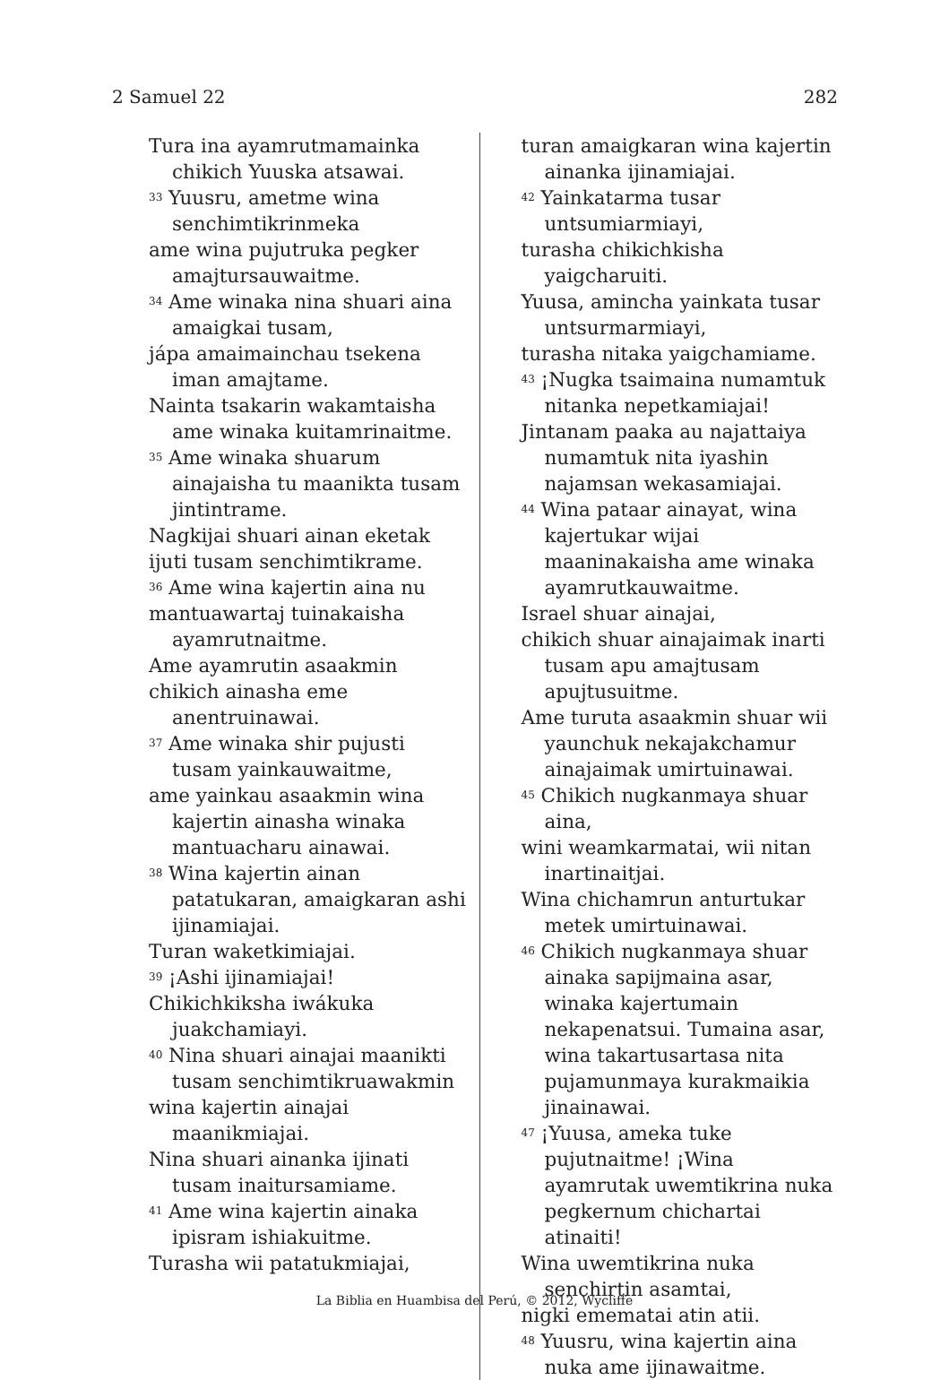2 Samuel 22 282
Tura ina ayamrutmamainka chikich Yuuska atsawai.
<sup>33</sup> Yuusru, ametme wina senchimtikrinmeka
ame wina pujutruka pegker amajtursauwaitme.
<sup>34</sup> Ame winaka nina shuari aina amaigkai tusam,
jápa amaimainchau tsekena iman amajtame.
Nainta tsakarin wakamtaisha ame winaka kuitamrinaitme.
<sup>35</sup> Ame winaka shuarum ainajaisha tu maanikta tusam jintintrame.
Nagkijai shuari ainan eketak
ijuti tusam senchimtikrame.
<sup>36</sup> Ame wina kajertin aina nu
mantuawartaj tuinakaisha ayamrutnaitme.
Ame ayamrutin asaakmin
chikich ainasha eme anentruinawai.
<sup>37</sup> Ame winaka shir pujusti tusam yainkauwaitme,
ame yainkau asaakmin wina kajertin ainasha winaka mantuacharu ainawai.
<sup>38</sup> Wina kajertin ainan patatukaran, amaigkaran ashi ijinamiajai.
Turan waketkimiajai.
<sup>39</sup> ¡Ashi ijinamiajai!
Chikichkiksha iwákuka juakchamiayi.
<sup>40</sup> Nina shuari ainajai maanikti tusam senchimtikruawakmin
wina kajertin ainajai maanikmiajai.
Nina shuari ainanka ijinati tusam inaitursamiame.
<sup>41</sup> Ame wina kajertin ainaka ipisram ishiakuitme.
Turasha wii patatukmiajai,
turan amaigkaran wina kajertin ainanka ijinamiajai.
<sup>42</sup> Yainkatarma tusar untsumiarmiayi,
turasha chikichkisha yaigcharuiti.
Yuusa, amincha yainkata tusar untsurmarmiayi,
turasha nitaka yaigchamiame.
<sup>43</sup> ¡Nugka tsaimaina numamtuk nitanka nepetkamiajai!
Jintanam paaka au najattaiya numamtuk nita iyashin najamsan wekasamiajai.
<sup>44</sup> Wina pataar ainayat, wina kajertukar wijai maaninakaisha ame winaka ayamrutkauwaitme.
Israel shuar ainajai,
chikich shuar ainajaimak inarti tusam apu amajtusam apujtusuitme.
Ame turuta asaakmin shuar wii yaunchuk nekajakchamur ainajaimak umirtuinawai.
<sup>45</sup> Chikich nugkanmaya shuar aina,
wini weamkarmatai, wii nitan inartinaitjai.
Wina chichamrun anturtukar metek umirtuinawai.
<sup>46</sup> Chikich nugkanmaya shuar ainaka sapijmaina asar, winaka kajertumain nekapenatsui. Tumaina asar, wina takartusartasa nita pujamunmaya kurakmaikia jinainawai.
<sup>47</sup> ¡Yuusa, ameka tuke pujutnaitme! ¡Wina ayamrutak uwemtikrina nuka pegkernum chichartai atinaiti!
Wina uwemtikrina nuka senchirtin asamtai,
nigki emematai atin atii.
<sup>48</sup> Yuusru, wina kajertin aina nuka ame ijinawaitme.
La Biblia en Huambisa del Perú, © 2012, Wycliffe